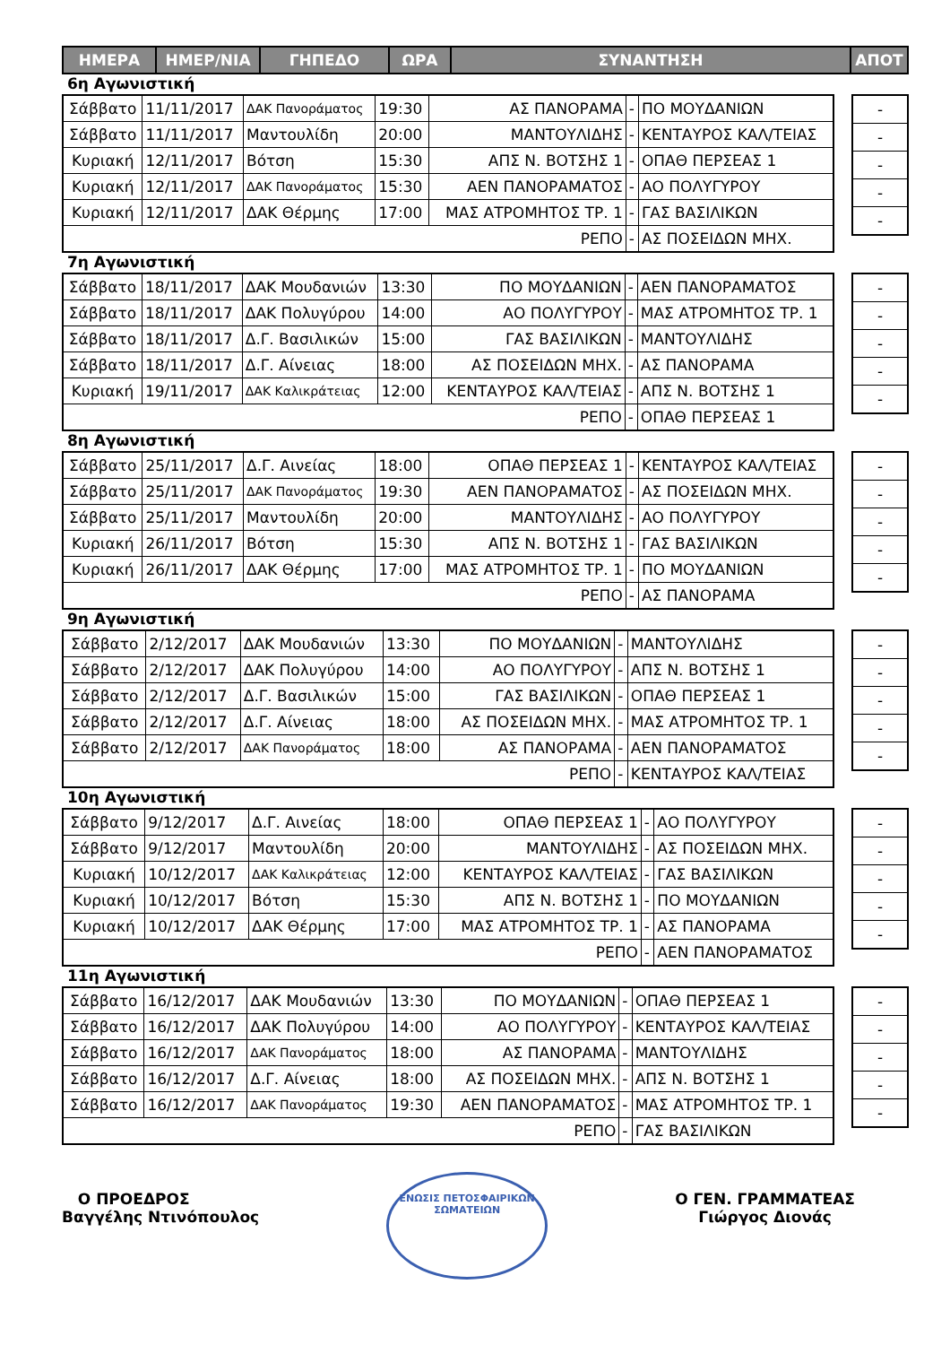| ΗΜΕΡΑ | ΗΜΕΡ/ΝΙΑ | ΓΗΠΕΔΟ | ΩΡΑ | ΣΥΝΑΝΤΗΣΗ | ΑΠΟΤ |
6η Αγωνιστική
| Σάββατο | 11/11/2017 | ΔΑΚ Πανοράματος | 19:30 | ΑΣ ΠΑΝΟΡΑΜΑ | - | ΠΟ ΜΟΥΔΑΝΙΩΝ |
| Σάββατο | 11/11/2017 | Μαντουλίδη | 20:00 | ΜΑΝΤΟΥΛΙΔΗΣ | - | ΚΕΝΤΑΥΡΟΣ ΚΑΛ/ΤΕΙΑΣ |
| Κυριακή | 12/11/2017 | Βότση | 15:30 | ΑΠΣ Ν. ΒΟΤΣΗΣ 1 | - | ΟΠΑΘ ΠΕΡΣΕΑΣ 1 |
| Κυριακή | 12/11/2017 | ΔΑΚ Πανοράματος | 15:30 | ΑΕΝ ΠΑΝΟΡΑΜΑΤΟΣ | - | ΑΟ ΠΟΛΥΓΥΡΟΥ |
| Κυριακή | 12/11/2017 | ΔΑΚ Θέρμης | 17:00 | ΜΑΣ ΑΤΡΟΜΗΤΟΣ ΤΡ. 1 | - | ΓΑΣ ΒΑΣΙΛΙΚΩΝ |
| ΡΕΠΟ | | | | | - | ΑΣ ΠΟΣΕΙΔΩΝ ΜΗΧ. |
| - |
| - |
| - |
| - |
| - |
7η Αγωνιστική
| Σάββατο | 18/11/2017 | ΔΑΚ Μουδανιών | 13:30 | ΠΟ ΜΟΥΔΑΝΙΩΝ | - | ΑΕΝ ΠΑΝΟΡΑΜΑΤΟΣ |
| Σάββατο | 18/11/2017 | ΔΑΚ Πολυγύρου | 14:00 | ΑΟ ΠΟΛΥΓΥΡΟΥ | - | ΜΑΣ ΑΤΡΟΜΗΤΟΣ ΤΡ. 1 |
| Σάββατο | 18/11/2017 | Δ.Γ. Βασιλικών | 15:00 | ΓΑΣ ΒΑΣΙΛΙΚΩΝ | - | ΜΑΝΤΟΥΛΙΔΗΣ |
| Σάββατο | 18/11/2017 | Δ.Γ. Αίνειας | 18:00 | ΑΣ ΠΟΣΕΙΔΩΝ ΜΗΧ. | - | ΑΣ ΠΑΝΟΡΑΜΑ |
| Κυριακή | 19/11/2017 | ΔΑΚ Καλικράτειας | 12:00 | ΚΕΝΤΑΥΡΟΣ ΚΑΛ/ΤΕΙΑΣ | - | ΑΠΣ Ν. ΒΟΤΣΗΣ 1 |
| ΡΕΠΟ | | | | | - | ΟΠΑΘ ΠΕΡΣΕΑΣ 1 |
| - |
| - |
| - |
| - |
| - |
8η Αγωνιστική
| Σάββατο | 25/11/2017 | Δ.Γ. Αινείας | 18:00 | ΟΠΑΘ ΠΕΡΣΕΑΣ 1 | - | ΚΕΝΤΑΥΡΟΣ ΚΑΛ/ΤΕΙΑΣ |
| Σάββατο | 25/11/2017 | ΔΑΚ Πανοράματος | 19:30 | ΑΕΝ ΠΑΝΟΡΑΜΑΤΟΣ | - | ΑΣ ΠΟΣΕΙΔΩΝ ΜΗΧ. |
| Σάββατο | 25/11/2017 | Μαντουλίδη | 20:00 | ΜΑΝΤΟΥΛΙΔΗΣ | - | ΑΟ ΠΟΛΥΓΥΡΟΥ |
| Κυριακή | 26/11/2017 | Βότση | 15:30 | ΑΠΣ Ν. ΒΟΤΣΗΣ 1 | - | ΓΑΣ ΒΑΣΙΛΙΚΩΝ |
| Κυριακή | 26/11/2017 | ΔΑΚ Θέρμης | 17:00 | ΜΑΣ ΑΤΡΟΜΗΤΟΣ ΤΡ. 1 | - | ΠΟ ΜΟΥΔΑΝΙΩΝ |
| ΡΕΠΟ | | | | | - | ΑΣ ΠΑΝΟΡΑΜΑ |
| - |
| - |
| - |
| - |
| - |
9η Αγωνιστική
| Σάββατο | 2/12/2017 | ΔΑΚ Μουδανιών | 13:30 | ΠΟ ΜΟΥΔΑΝΙΩΝ | - | ΜΑΝΤΟΥΛΙΔΗΣ |
| Σάββατο | 2/12/2017 | ΔΑΚ Πολυγύρου | 14:00 | ΑΟ ΠΟΛΥΓΥΡΟΥ | - | ΑΠΣ Ν. ΒΟΤΣΗΣ 1 |
| Σάββατο | 2/12/2017 | Δ.Γ. Βασιλικών | 15:00 | ΓΑΣ ΒΑΣΙΛΙΚΩΝ | - | ΟΠΑΘ ΠΕΡΣΕΑΣ 1 |
| Σάββατο | 2/12/2017 | Δ.Γ. Αίνειας | 18:00 | ΑΣ ΠΟΣΕΙΔΩΝ ΜΗΧ. | - | ΜΑΣ ΑΤΡΟΜΗΤΟΣ ΤΡ. 1 |
| Σάββατο | 2/12/2017 | ΔΑΚ Πανοράματος | 18:00 | ΑΣ ΠΑΝΟΡΑΜΑ | - | ΑΕΝ ΠΑΝΟΡΑΜΑΤΟΣ |
| ΡΕΠΟ | | | | | - | ΚΕΝΤΑΥΡΟΣ ΚΑΛ/ΤΕΙΑΣ |
| - |
| - |
| - |
| - |
| - |
10η Αγωνιστική
| Σάββατο | 9/12/2017 | Δ.Γ. Αινείας | 18:00 | ΟΠΑΘ ΠΕΡΣΕΑΣ 1 | - | ΑΟ ΠΟΛΥΓΥΡΟΥ |
| Σάββατο | 9/12/2017 | Μαντουλίδη | 20:00 | ΜΑΝΤΟΥΛΙΔΗΣ | - | ΑΣ ΠΟΣΕΙΔΩΝ ΜΗΧ. |
| Κυριακή | 10/12/2017 | ΔΑΚ Καλικράτειας | 12:00 | ΚΕΝΤΑΥΡΟΣ ΚΑΛ/ΤΕΙΑΣ | - | ΓΑΣ ΒΑΣΙΛΙΚΩΝ |
| Κυριακή | 10/12/2017 | Βότση | 15:30 | ΑΠΣ Ν. ΒΟΤΣΗΣ 1 | - | ΠΟ ΜΟΥΔΑΝΙΩΝ |
| Κυριακή | 10/12/2017 | ΔΑΚ Θέρμης | 17:00 | ΜΑΣ ΑΤΡΟΜΗΤΟΣ ΤΡ. 1 | - | ΑΣ ΠΑΝΟΡΑΜΑ |
| ΡΕΠΟ | | | | | - | ΑΕΝ ΠΑΝΟΡΑΜΑΤΟΣ |
| - |
| - |
| - |
| - |
| - |
11η Αγωνιστική
| Σάββατο | 16/12/2017 | ΔΑΚ Μουδανιών | 13:30 | ΠΟ ΜΟΥΔΑΝΙΩΝ | - | ΟΠΑΘ ΠΕΡΣΕΑΣ 1 |
| Σάββατο | 16/12/2017 | ΔΑΚ Πολυγύρου | 14:00 | ΑΟ ΠΟΛΥΓΥΡΟΥ | - | ΚΕΝΤΑΥΡΟΣ ΚΑΛ/ΤΕΙΑΣ |
| Σάββατο | 16/12/2017 | ΔΑΚ Πανοράματος | 18:00 | ΑΣ ΠΑΝΟΡΑΜΑ | - | ΜΑΝΤΟΥΛΙΔΗΣ |
| Σάββατο | 16/12/2017 | Δ.Γ. Αίνειας | 18:00 | ΑΣ ΠΟΣΕΙΔΩΝ ΜΗΧ. | - | ΑΠΣ Ν. ΒΟΤΣΗΣ 1 |
| Σάββατο | 16/12/2017 | ΔΑΚ Πανοράματος | 19:30 | ΑΕΝ ΠΑΝΟΡΑΜΑΤΟΣ | - | ΜΑΣ ΑΤΡΟΜΗΤΟΣ ΤΡ. 1 |
| ΡΕΠΟ | | | | | - | ΓΑΣ ΒΑΣΙΛΙΚΩΝ |
| - |
| - |
| - |
| - |
| - |
Ο ΠΡΟΕΔΡΟΣ
Βαγγέλης Ντινόπουλος
ΕΝΩΣΙΣ ΠΕΤΟΣΦΑΙΡΙΚΩΝ ΣΩΜΑΤΕΙΩΝ
Ο ΓΕΝ. ΓΡΑΜΜΑΤΕΑΣ
Γιώργος Διονάς